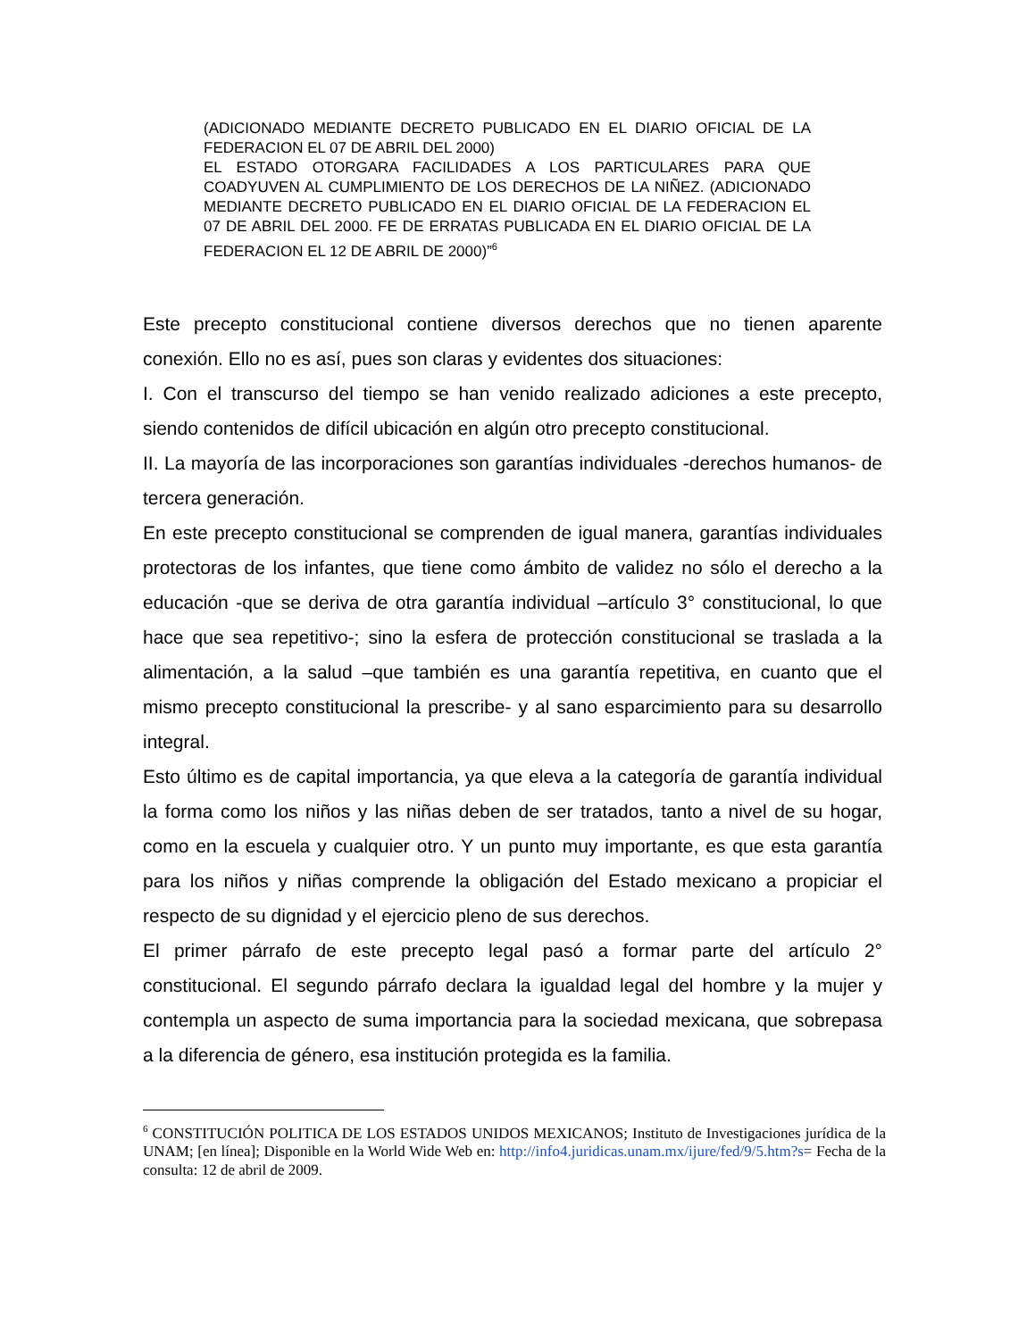(ADICIONADO MEDIANTE DECRETO PUBLICADO EN EL DIARIO OFICIAL DE LA FEDERACION EL 07 DE ABRIL DEL 2000)
EL ESTADO OTORGARA FACILIDADES A LOS PARTICULARES PARA QUE COADYUVEN AL CUMPLIMIENTO DE LOS DERECHOS DE LA NIÑEZ. (ADICIONADO MEDIANTE DECRETO PUBLICADO EN EL DIARIO OFICIAL DE LA FEDERACION EL 07 DE ABRIL DEL 2000. FE DE ERRATAS PUBLICADA EN EL DIARIO OFICIAL DE LA FEDERACION EL 12 DE ABRIL DE 2000)”<sup>6</sup>
Este precepto constitucional contiene diversos derechos que no tienen aparente conexión. Ello no es así, pues son claras y evidentes dos situaciones:
I. Con el transcurso del tiempo se han venido realizado adiciones a este precepto, siendo contenidos de difícil ubicación en algún otro precepto constitucional.
II. La mayoría de las incorporaciones son garantías individuales -derechos humanos- de tercera generación.
En este precepto constitucional se comprenden de igual manera, garantías individuales protectoras de los infantes, que tiene como ámbito de validez no sólo el derecho a la educación -que se deriva de otra garantía individual –artículo 3° constitucional, lo que hace que sea repetitivo-; sino la esfera de protección constitucional se traslada a la alimentación, a la salud –que también es una garantía repetitiva, en cuanto que el mismo precepto constitucional la prescribe- y al sano esparcimiento para su desarrollo integral.
Esto último es de capital importancia, ya que eleva a la categoría de garantía individual la forma como los niños y las niñas deben de ser tratados, tanto a nivel de su hogar, como en la escuela y cualquier otro. Y un punto muy importante, es que esta garantía para los niños y niñas comprende la obligación del Estado mexicano a propiciar el respecto de su dignidad y el ejercicio pleno de sus derechos.
El primer párrafo de este precepto legal pasó a formar parte del artículo 2° constitucional. El segundo párrafo declara la igualdad legal del hombre y la mujer y contempla un aspecto de suma importancia para la sociedad mexicana, que sobrepasa a la diferencia de género, esa institución protegida es la familia.
<sup>6</sup> CONSTITUCIÓN POLITICA DE LOS ESTADOS UNIDOS MEXICANOS; Instituto de Investigaciones jurídica de la UNAM; [en línea]; Disponible en la World Wide Web en: http://info4.juridicas.unam.mx/ijure/fed/9/5.htm?s= Fecha de la consulta: 12 de abril de 2009.